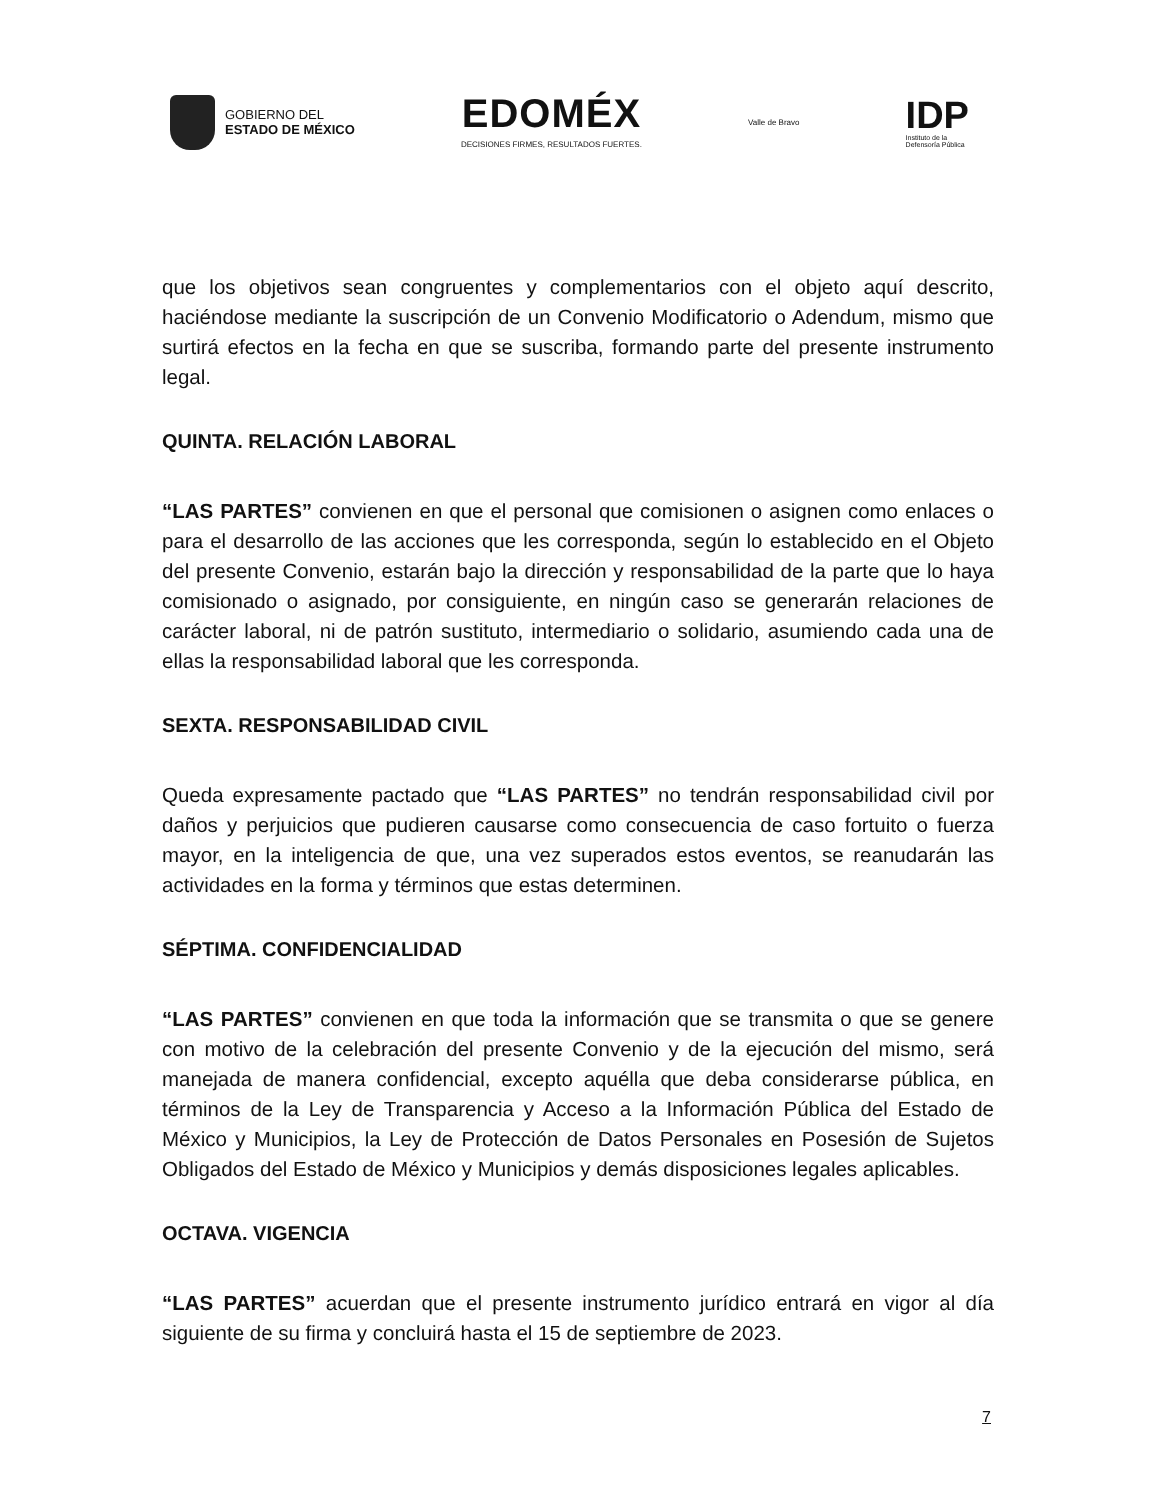GOBIERNO DEL
ESTADO DE MÉXICO
EDOMÉX
DECISIONES FIRMES, RESULTADOS FUERTES.
Valle de Bravo
IDP
Instituto de la
Defensoría Pública
que los objetivos sean congruentes y complementarios con el objeto aquí descrito, haciéndose mediante la suscripción de un Convenio Modificatorio o Adendum, mismo que surtirá efectos en la fecha en que se suscriba, formando parte del presente instrumento legal.
QUINTA. RELACIÓN LABORAL
“LAS PARTES” convienen en que el personal que comisionen o asignen como enlaces o para el desarrollo de las acciones que les corresponda, según lo establecido en el Objeto del presente Convenio, estarán bajo la dirección y responsabilidad de la parte que lo haya comisionado o asignado, por consiguiente, en ningún caso se generarán relaciones de carácter laboral, ni de patrón sustituto, intermediario o solidario, asumiendo cada una de ellas la responsabilidad laboral que les corresponda.
SEXTA. RESPONSABILIDAD CIVIL
Queda expresamente pactado que “LAS PARTES” no tendrán responsabilidad civil por daños y perjuicios que pudieren causarse como consecuencia de caso fortuito o fuerza mayor, en la inteligencia de que, una vez superados estos eventos, se reanudarán las actividades en la forma y términos que estas determinen.
SÉPTIMA. CONFIDENCIALIDAD
“LAS PARTES” convienen en que toda la información que se transmita o que se genere con motivo de la celebración del presente Convenio y de la ejecución del mismo, será manejada de manera confidencial, excepto aquélla que deba considerarse pública, en términos de la Ley de Transparencia y Acceso a la Información Pública del Estado de México y Municipios, la Ley de Protección de Datos Personales en Posesión de Sujetos Obligados del Estado de México y Municipios y demás disposiciones legales aplicables.
OCTAVA. VIGENCIA
“LAS PARTES” acuerdan que el presente instrumento jurídico entrará en vigor al día siguiente de su firma y concluirá hasta el 15 de septiembre de 2023.
7